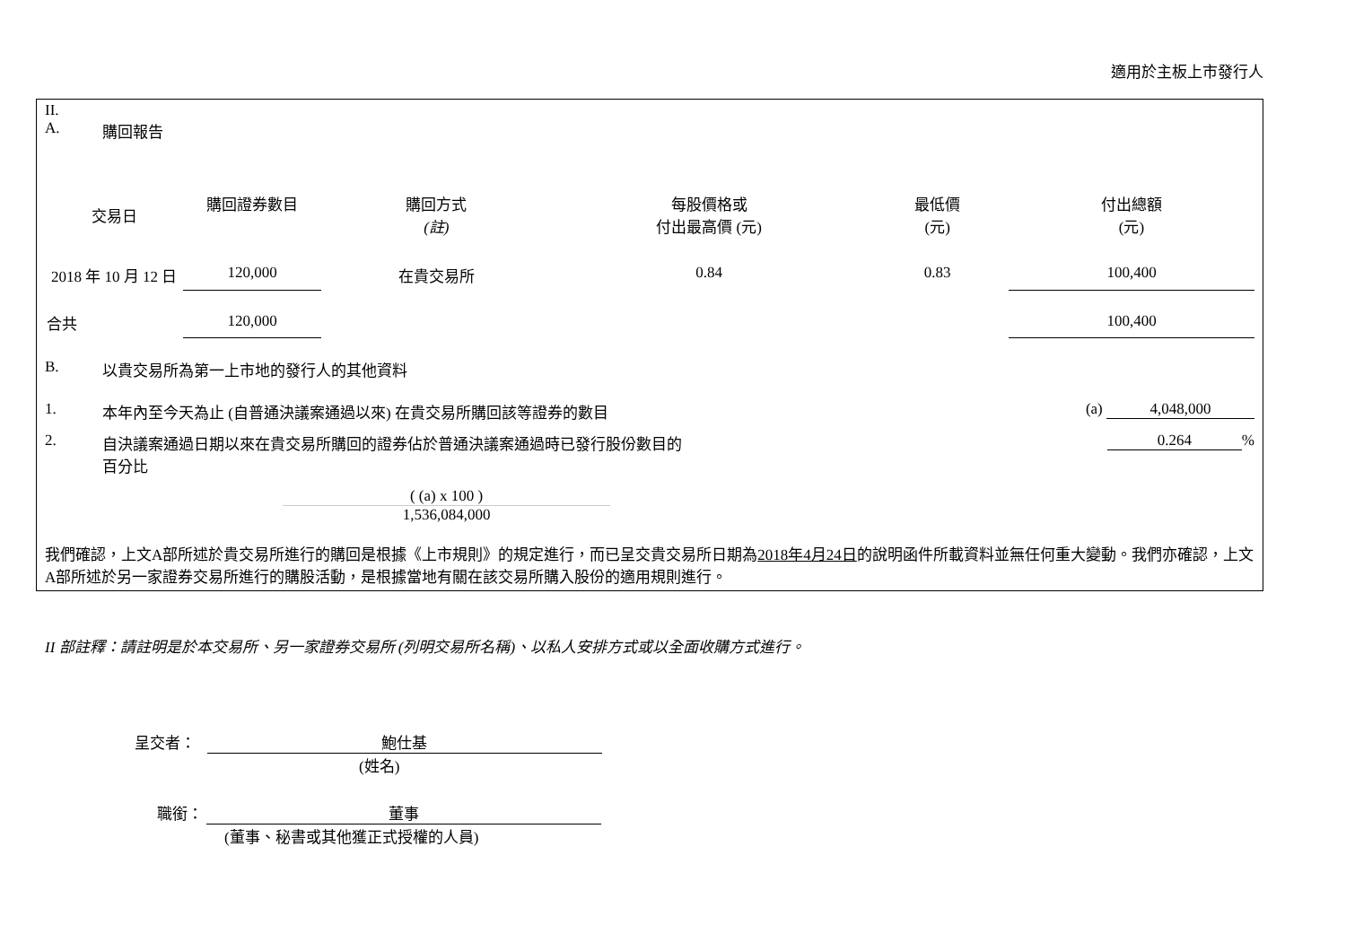適用於主板上市發行人
II.
A. 購回報告
| 交易日 | 購回證券數目 | 購回方式 (註) | 每股價格或 付出最高價 (元) | 最低價 (元) | 付出總額 (元) |
| --- | --- | --- | --- | --- | --- |
| 2018 年 10 月 12 日 | 120,000 | 在貴交易所 | 0.84 | 0.83 | 100,400 |
| 合共 | 120,000 | | | | 100,400 |
B. 以貴交易所為第一上市地的發行人的其他資料
1. 本年內至今天為止 (自普通決議案通過以來) 在貴交易所購回該等證券的數目 (a) 4,048,000
2. 自決議案通過日期以來在貴交易所購回的證券佔於普通決議案通過時已發行股份數目的
百分比 0.264%
( (a) x 100 )
1,536,084,000
我們確認，上文A部所述於貴交易所進行的購回是根據《上市規則》的規定進行，而已呈交貴交易所日期為2018年4月24日的說明函件所載資料並無任何重大變動。我們亦確認，上文A部所述於另一家證券交易所進行的購股活動，是根據當地有關在該交易所購入股份的適用規則進行。
II 部註釋：請註明是於本交易所、另一家證券交易所 (列明交易所名稱)、以私人安排方式或以全面收購方式進行。
呈交者： 鮑仕基
(姓名)
職銜： 董事
(董事、秘書或其他獲正式授權的人員)